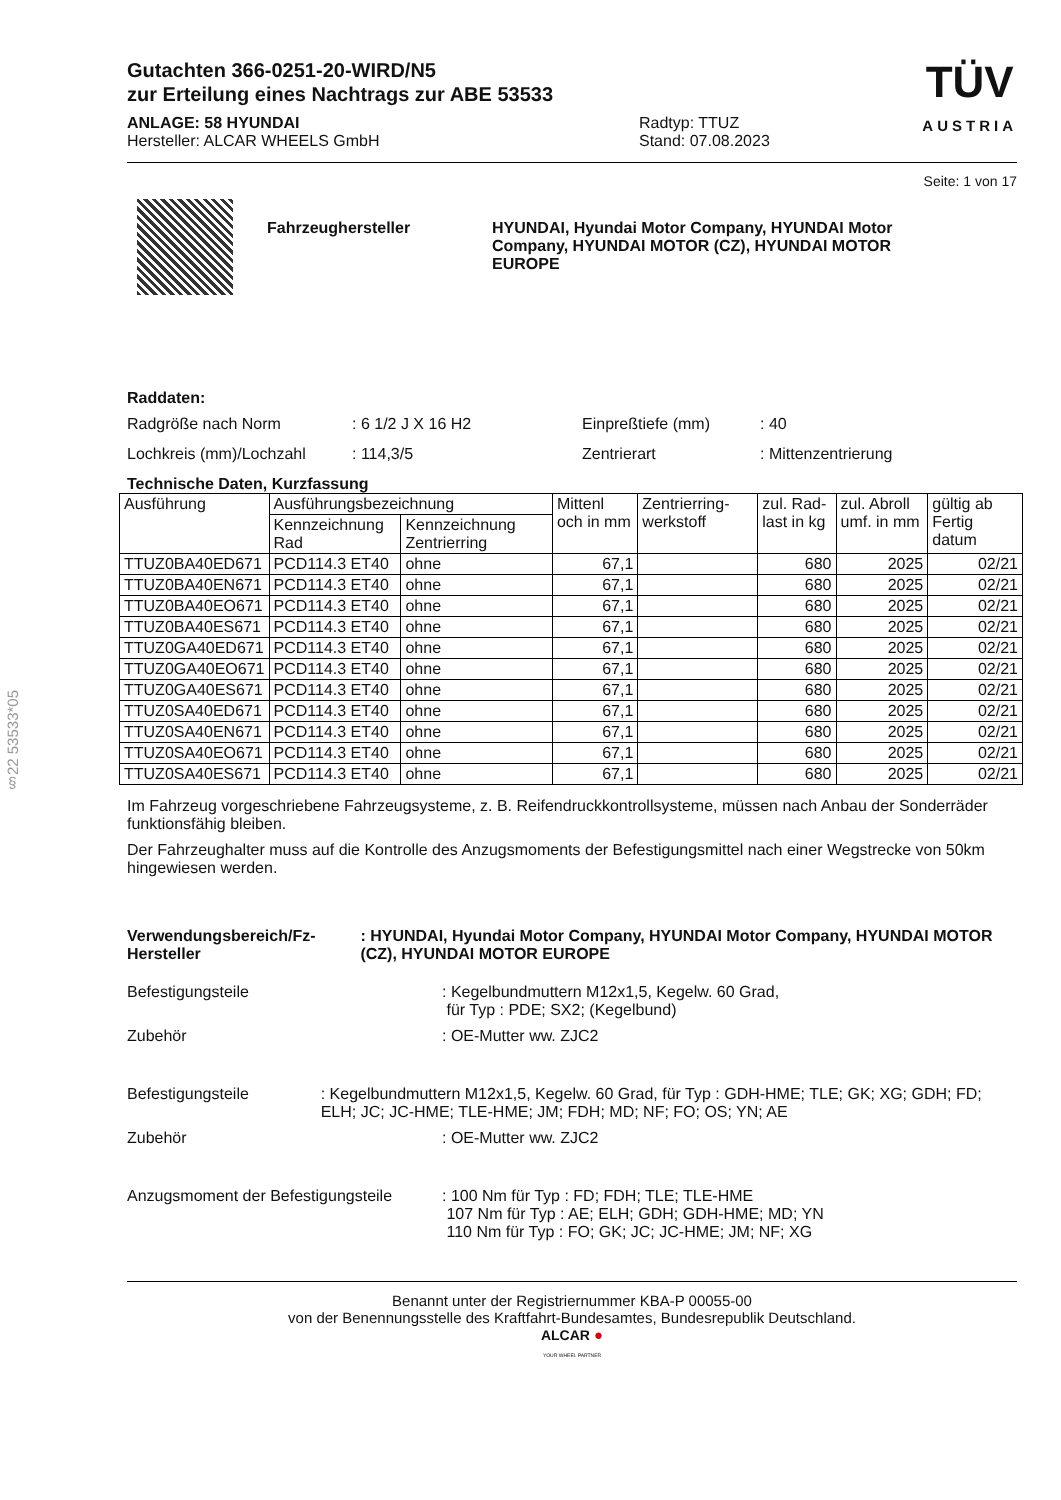§22 53533*05
Gutachten 366-0251-20-WIRD/N5
zur Erteilung eines Nachtrags zur ABE 53533
ANLAGE: 58 HYUNDAI
Hersteller: ALCAR WHEELS GmbH
Radtyp: TTUZ
Stand: 07.08.2023
TÜV
AUSTRIA
Seite: 1 von 17
Fahrzeughersteller HYUNDAI, Hyundai Motor Company, HYUNDAI Motor Company, HYUNDAI MOTOR (CZ), HYUNDAI MOTOR EUROPE
Raddaten:
Radgröße nach Norm : 6 1/2 J X 16 H2 Einpreßtiefe (mm) : 40
Lochkreis (mm)/Lochzahl : 114,3/5 Zentrierart : Mittenzentrierung
Technische Daten, Kurzfassung
| Ausführung | Ausführungsbezeichnung | | Mittenl och in mm | Zentrierring-werkstoff | zul. Rad-last in kg | zul. Abroll umf. in mm | gültig ab Fertig datum |
| --- | --- | --- | --- | --- | --- | --- | --- |
| | Kennzeichnung Rad | Kennzeichnung Zentrierring | | | | | |
| TTUZ0BA40ED671 | PCD114.3 ET40 | ohne | 67,1 | | 680 | 2025 | 02/21 |
| TTUZ0BA40EN671 | PCD114.3 ET40 | ohne | 67,1 | | 680 | 2025 | 02/21 |
| TTUZ0BA40EO671 | PCD114.3 ET40 | ohne | 67,1 | | 680 | 2025 | 02/21 |
| TTUZ0BA40ES671 | PCD114.3 ET40 | ohne | 67,1 | | 680 | 2025 | 02/21 |
| TTUZ0GA40ED671 | PCD114.3 ET40 | ohne | 67,1 | | 680 | 2025 | 02/21 |
| TTUZ0GA40EO671 | PCD114.3 ET40 | ohne | 67,1 | | 680 | 2025 | 02/21 |
| TTUZ0GA40ES671 | PCD114.3 ET40 | ohne | 67,1 | | 680 | 2025 | 02/21 |
| TTUZ0SA40ED671 | PCD114.3 ET40 | ohne | 67,1 | | 680 | 2025 | 02/21 |
| TTUZ0SA40EN671 | PCD114.3 ET40 | ohne | 67,1 | | 680 | 2025 | 02/21 |
| TTUZ0SA40EO671 | PCD114.3 ET40 | ohne | 67,1 | | 680 | 2025 | 02/21 |
| TTUZ0SA40ES671 | PCD114.3 ET40 | ohne | 67,1 | | 680 | 2025 | 02/21 |
Im Fahrzeug vorgeschriebene Fahrzeugsysteme, z. B. Reifendruckkontrollsysteme, müssen nach Anbau der Sonderräder funktionsfähig bleiben.
Der Fahrzeughalter muss auf die Kontrolle des Anzugsmoments der Befestigungsmittel nach einer Wegstrecke von 50km hingewiesen werden.
Verwendungsbereich/Fz-Hersteller : HYUNDAI, Hyundai Motor Company, HYUNDAI Motor Company, HYUNDAI MOTOR (CZ), HYUNDAI MOTOR EUROPE
Befestigungsteile : Kegelbundmuttern M12x1,5, Kegelw. 60 Grad,
für Typ : PDE; SX2; (Kegelbund)
Zubehör : OE-Mutter ww. ZJC2
Befestigungsteile : Kegelbundmuttern M12x1,5, Kegelw. 60 Grad, für Typ : GDH-HME; TLE; GK; XG; GDH; FD; ELH; JC; JC-HME; TLE-HME; JM; FDH; MD; NF; FO; OS; YN; AE
Zubehör : OE-Mutter ww. ZJC2
Anzugsmoment der Befestigungsteile
: 100 Nm für Typ : FD; FDH; TLE; TLE-HME
107 Nm für Typ : AE; ELH; GDH; GDH-HME; MD; YN
110 Nm für Typ : FO; GK; JC; JC-HME; JM; NF; XG
Benannt unter der Registriernummer KBA-P 00055-00
von der Benennungsstelle des Kraftfahrt-Bundesamtes, Bundesrepublik Deutschland.
ALCAR ●
YOUR WHEEL PARTNER